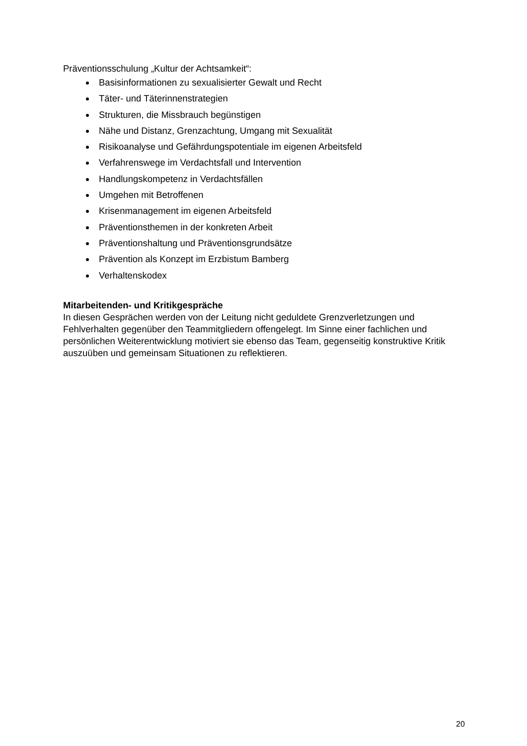Präventionsschulung „Kultur der Achtsamkeit“:
Basisinformationen zu sexualisierter Gewalt und Recht
Täter- und Täterinnenstrategien
Strukturen, die Missbrauch begünstigen
Nähe und Distanz, Grenzachtung, Umgang mit Sexualität
Risikoanalyse und Gefährdungspotentiale im eigenen Arbeitsfeld
Verfahrenswege im Verdachtsfall und Intervention
Handlungskompetenz in Verdachtsfällen
Umgehen mit Betroffenen
Krisenmanagement im eigenen Arbeitsfeld
Präventionsthemen in der konkreten Arbeit
Präventionshaltung und Präventionsgrundsätze
Prävention als Konzept im Erzbistum Bamberg
Verhaltenskodex
Mitarbeitenden- und Kritikgespräche
In diesen Gesprächen werden von der Leitung nicht geduldete Grenzverletzungen und Fehlverhalten gegenüber den Teammitgliedern offengelegt. Im Sinne einer fachlichen und persönlichen Weiterentwicklung motiviert sie ebenso das Team, gegenseitig konstruktive Kritik auszuüben und gemeinsam Situationen zu reflektieren.
20